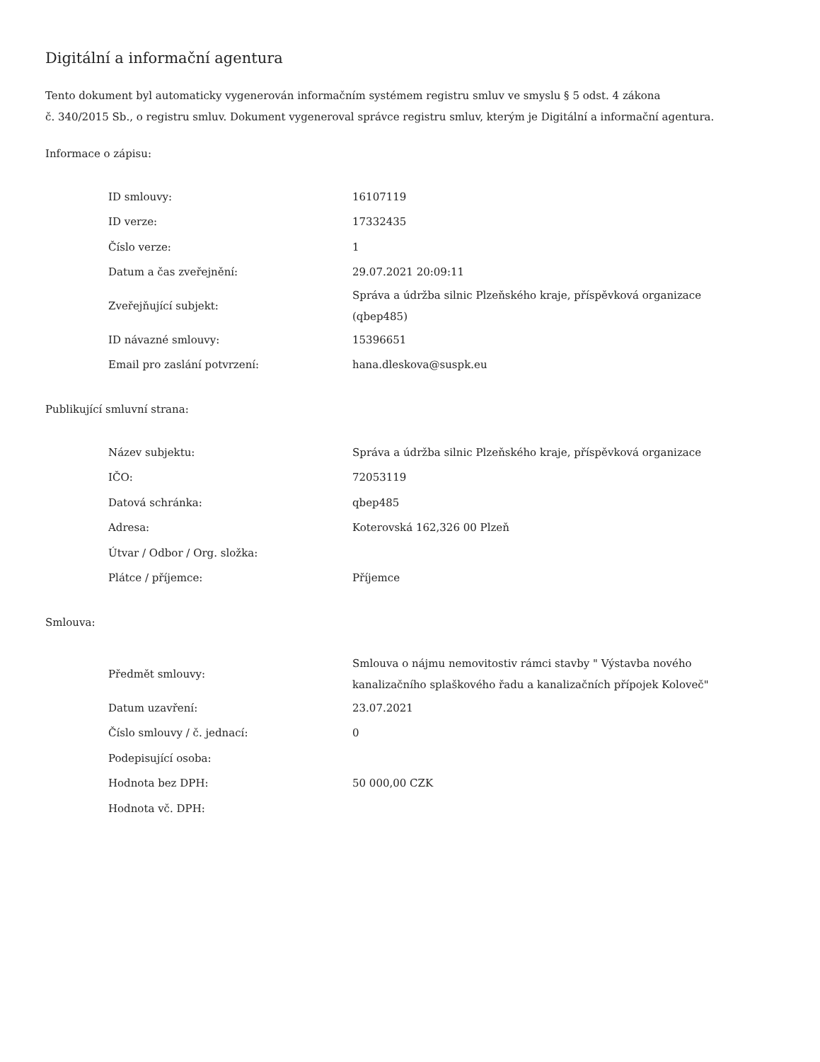Digitální a informační agentura
Tento dokument byl automaticky vygenerován informačním systémem registru smluv ve smyslu § 5 odst. 4 zákona
č. 340/2015 Sb., o registru smluv. Dokument vygeneroval správce registru smluv, kterým je Digitální a informační agentura.
Informace o zápisu:
| ID smlouvy: | 16107119 |
| ID verze: | 17332435 |
| Číslo verze: | 1 |
| Datum a čas zveřejnění: | 29.07.2021 20:09:11 |
| Zveřejňující subjekt: | Správa a údržba silnic Plzeňského kraje, příspěvková organizace (qbep485) |
| ID návazné smlouvy: | 15396651 |
| Email pro zaslání potvrzení: | hana.dleskova@suspk.eu |
Publikující smluvní strana:
| Název subjektu: | Správa a údržba silnic Plzeňského kraje, příspěvková organizace |
| IČO: | 72053119 |
| Datová schránka: | qbep485 |
| Adresa: | Koterovská 162,326 00 Plzeň |
| Útvar / Odbor / Org. složka: | |
| Plátce / příjemce: | Příjemce |
Smlouva:
| Předmět smlouvy: | Smlouva o nájmu nemovitostiv rámci stavby " Výstavba nového kanalizačního splaškového řadu a kanalizačních přípojek Koloveč" |
| Datum uzavření: | 23.07.2021 |
| Číslo smlouvy / č. jednací: | 0 |
| Podepisující osoba: | |
| Hodnota bez DPH: | 50 000,00 CZK |
| Hodnota vč. DPH: | |